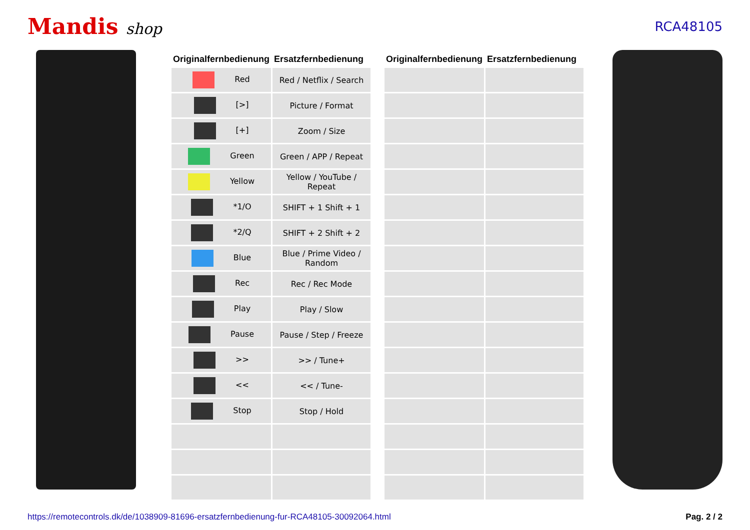Mandis shop
RCA48105
| Originalfernbedienung | Ersatzfernbedienung | | Originalfernbedienung | Ersatzfernbedienung |
| --- | --- | --- | --- | --- |
| Red | Red / Netflix / Search | | | |
| [>] | Picture / Format | | | |
| [+] | Zoom / Size | | | |
| Green | Green / APP / Repeat | | | |
| Yellow | Yellow / YouTube / Repeat | | | |
| *1/O | SHIFT + 1 Shift + 1 | | | |
| *2/Q | SHIFT + 2 Shift + 2 | | | |
| Blue | Blue / Prime Video / Random | | | |
| Rec | Rec / Rec Mode | | | |
| Play | Play / Slow | | | |
| Pause | Pause / Step / Freeze | | | |
| >> | >> / Tune+ | | | |
| << | << / Tune- | | | |
| Stop | Stop / Hold | | | |
https://remotecontrols.dk/de/1038909-81696-ersatzfernbedienung-fur-RCA48105-30092064.html Pag. 2 / 2